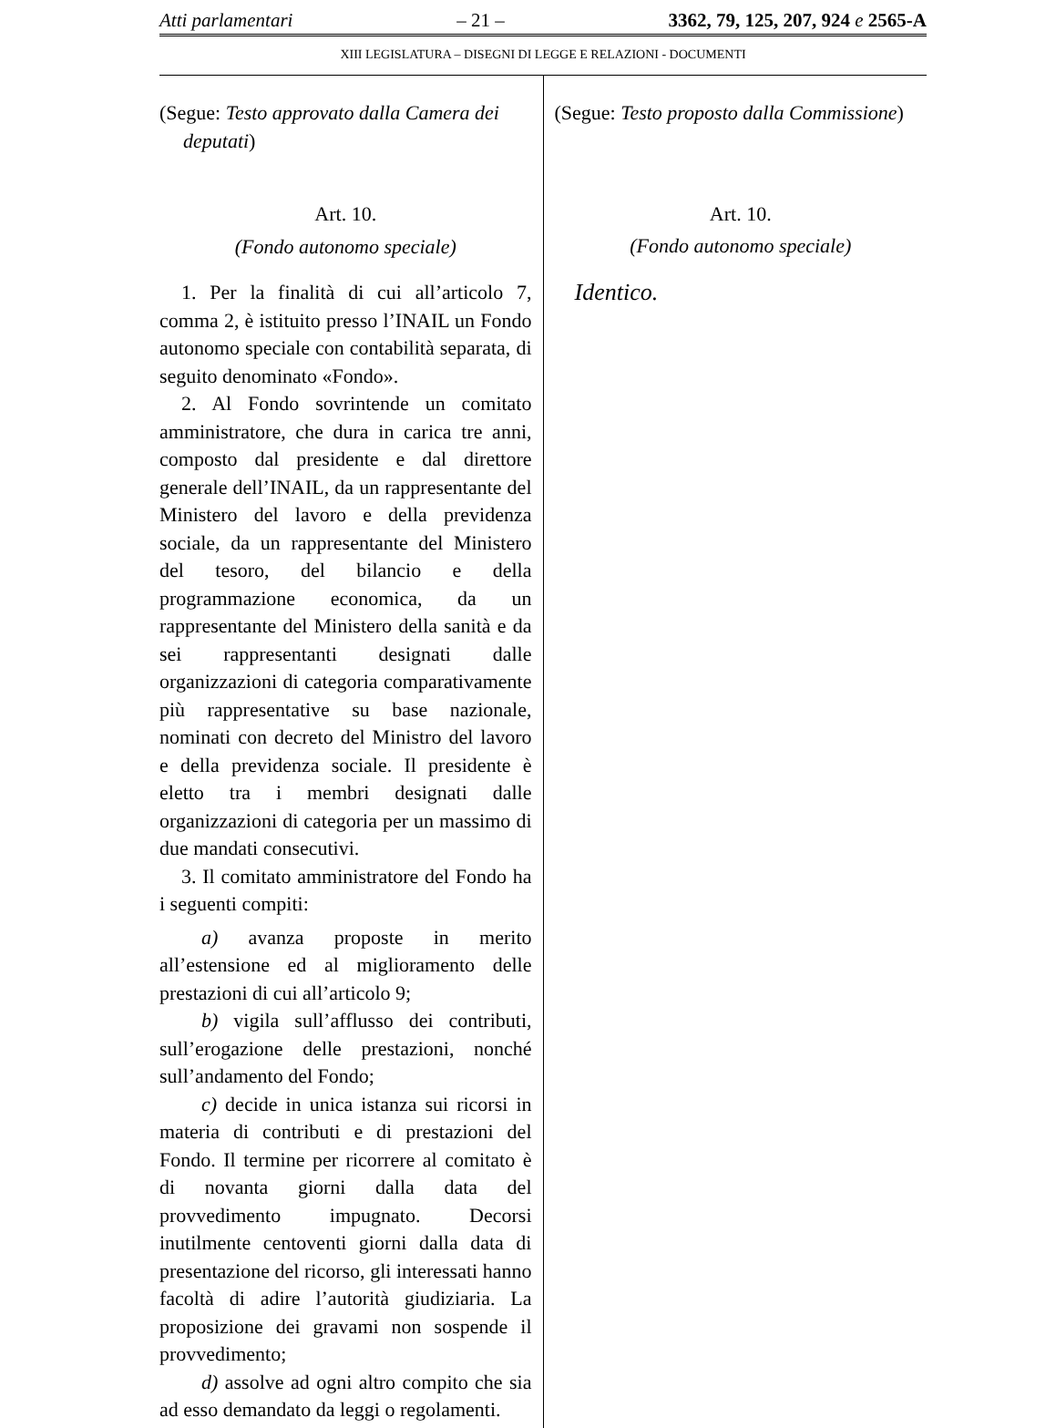Atti parlamentari – 21 – 3362, 79, 125, 207, 924 e 2565-A
XIII LEGISLATURA – DISEGNI DI LEGGE E RELAZIONI - DOCUMENTI
(Segue: Testo approvato dalla Camera dei deputati)
Art. 10.
(Fondo autonomo speciale)
1. Per la finalità di cui all’articolo 7, comma 2, è istituito presso l’INAIL un Fondo autonomo speciale con contabilità separata, di seguito denominato «Fondo».
2. Al Fondo sovrintende un comitato amministratore, che dura in carica tre anni, composto dal presidente e dal direttore generale dell’INAIL, da un rappresentante del Ministero del lavoro e della previdenza sociale, da un rappresentante del Ministero del tesoro, del bilancio e della programmazione economica, da un rappresentante del Ministero della sanità e da sei rappresentanti designati dalle organizzazioni di categoria comparativamente più rappresentative su base nazionale, nominati con decreto del Ministro del lavoro e della previdenza sociale. Il presidente è eletto tra i membri designati dalle organizzazioni di categoria per un massimo di due mandati consecutivi.
3. Il comitato amministratore del Fondo ha i seguenti compiti:
a) avanza proposte in merito all’estensione ed al miglioramento delle prestazioni di cui all’articolo 9;
b) vigila sull’afflusso dei contributi, sull’erogazione delle prestazioni, nonché sull’andamento del Fondo;
c) decide in unica istanza sui ricorsi in materia di contributi e di prestazioni del Fondo. Il termine per ricorrere al comitato è di novanta giorni dalla data del provvedimento impugnato. Decorsi inutilmente centoventi giorni dalla data di presentazione del ricorso, gli interessati hanno facoltà di adire l’autorità giudiziaria. La proposizione dei gravami non sospende il provvedimento;
d) assolve ad ogni altro compito che sia ad esso demandato da leggi o regolamenti.
(Segue: Testo proposto dalla Commissione)
Art. 10.
(Fondo autonomo speciale)
Identico.